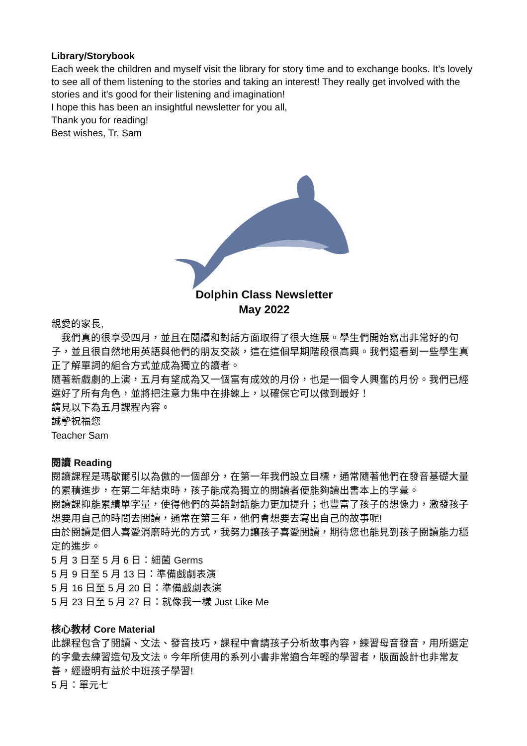Library/Storybook
Each week the children and myself visit the library for story time and to exchange books. It’s lovely to see all of them listening to the stories and taking an interest! They really get involved with the stories and it’s good for their listening and imagination!
I hope this has been an insightful newsletter for you all,
Thank you for reading!
Best wishes, Tr. Sam
Dolphin Class Newsletter
May 2022
親愛的家長,
　我們真的很享受四月，並且在閱讀和對話方面取得了很大進展。學生們開始寫出非常好的句子，並且很自然地用英語與他們的朋友交談，這在這個早期階段很高興。我們還看到一些學生真正了解單詞的組合方式並成為獨立的讀者。
隨著新戲劇的上演，五月有望成為又一個富有成效的月份，也是一個令人興奮的月份。我們已經選好了所有角色，並將把注意力集中在排練上，以確保它可以做到最好！
請見以下為五月課程內容。
誠摯祝福您
Teacher Sam
閱讀 Reading
閱讀課程是瑪歇爾引以為傲的一個部分，在第一年我們設立目標，通常隨著他們在發音基礎大量的累積進步，在第二年結束時，孩子能成為獨立的閱讀者便能夠讀出書本上的字彙。
閱讀課抑能累績單字量，使得他們的英語對話能力更加提升；也豐富了孩子的想像力，激發孩子想要用自己的時間去閱讀，通常在第三年，他們會想要去寫出自己的故事呢!
由於閱讀是個人喜愛消磨時光的方式，我努力讓孩子喜愛閱讀，期待您也能見到孩子閱讀能力穩定的進步。
5 月 3 日至 5 月 6 日：細菌 Germs
5 月 9 日至 5 月 13 日：準備戲劇表演
5 月 16 日至 5 月 20 日：準備戲劇表演
5 月 23 日至 5 月 27 日：就像我一樣 Just Like Me
核心教材 Core Material
此課程包含了閱讀、文法、發音技巧，課程中會請孩子分析故事內容，練習母音發音，用所選定的字彙去練習造句及文法。今年所使用的系列小書非常適合年輕的學習者，版面設計也非常友善，經證明有益於中班孩子學習!
5 月：單元七